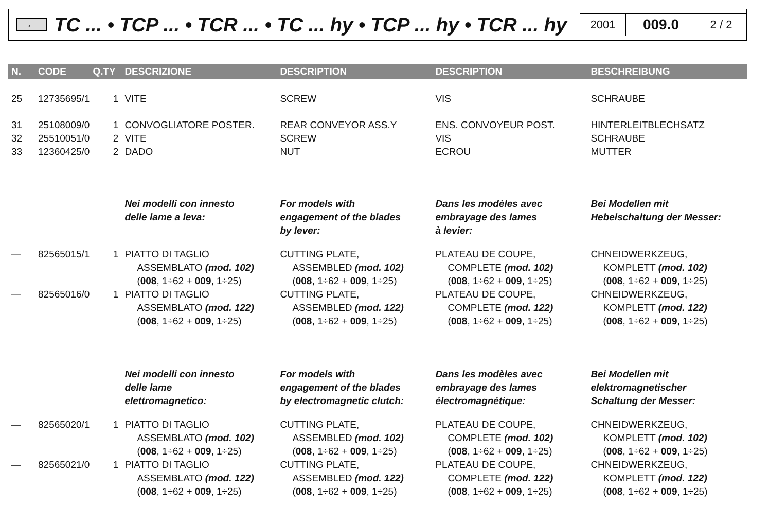←
TC ... • TCP ... • TCR ... • TC ... hy • TCP ... hy • TCR ... hy
2001
009.0
2 / 2
| N. | CODE | Q.TY | DESCRIZIONE | DESCRIPTION | DESCRIPTION | BESCHREIBUNG |
| --- | --- | --- | --- | --- | --- | --- |
| 25 | 12735695/1 | 1 | VITE | SCREW | VIS | SCHRAUBE |
| 31 | 25108009/0 | 1 | CONVOGLIATORE POSTER. | REAR CONVEYOR ASS.Y | ENS. CONVOYEUR POST. | HINTERLEITBLECHSATZ |
| 32 | 25510051/0 | 2 | VITE | SCREW | VIS | SCHRAUBE |
| 33 | 12360425/0 | 2 | DADO | NUT | ECROU | MUTTER |
| | | | Nei modelli con innesto delle lame a leva: | For models with engagement of the blades by lever: | Dans les modèles avec embrayage des lames à levier: | Bei Modellen mit Hebelschaltung der Messer: |
| — | 82565015/1 | 1 | PIATTO DI TAGLIO ASSEMBLATO (mod. 102) ( 008 , 1÷62 + 009 , 1÷25) | CUTTING PLATE, ASSEMBLED (mod. 102) ( 008 , 1÷62 + 009 , 1÷25) | PLATEAU DE COUPE, COMPLETE (mod. 102) ( 008 , 1÷62 + 009 , 1÷25) | CHNEIDWERKZEUG, KOMPLETT (mod. 102) ( 008 , 1÷62 + 009 , 1÷25) |
| — | 82565016/0 | 1 | PIATTO DI TAGLIO ASSEMBLATO (mod. 122) ( 008 , 1÷62 + 009 , 1÷25) | CUTTING PLATE, ASSEMBLED (mod. 122) ( 008 , 1÷62 + 009 , 1÷25) | PLATEAU DE COUPE, COMPLETE (mod. 122) ( 008 , 1÷62 + 009 , 1÷25) | CHNEIDWERKZEUG, KOMPLETT (mod. 122) ( 008 , 1÷62 + 009 , 1÷25) |
| | | | Nei modelli con innesto delle lame elettromagnetico: | For models with engagement of the blades by electromagnetic clutch: | Dans les modèles avec embrayage des lames électromagnétique: | Bei Modellen mit elektromagnetischer Schaltung der Messer: |
| — | 82565020/1 | 1 | PIATTO DI TAGLIO ASSEMBLATO (mod. 102) ( 008 , 1÷62 + 009 , 1÷25) | CUTTING PLATE, ASSEMBLED (mod. 102) ( 008 , 1÷62 + 009 , 1÷25) | PLATEAU DE COUPE, COMPLETE (mod. 102) ( 008 , 1÷62 + 009 , 1÷25) | CHNEIDWERKZEUG, KOMPLETT (mod. 102) ( 008 , 1÷62 + 009 , 1÷25) |
| — | 82565021/0 | 1 | PIATTO DI TAGLIO ASSEMBLATO (mod. 122) ( 008 , 1÷62 + 009 , 1÷25) | CUTTING PLATE, ASSEMBLED (mod. 122) ( 008 , 1÷62 + 009 , 1÷25) | PLATEAU DE COUPE, COMPLETE (mod. 122) ( 008 , 1÷62 + 009 , 1÷25) | CHNEIDWERKZEUG, KOMPLETT (mod. 122) ( 008 , 1÷62 + 009 , 1÷25) |